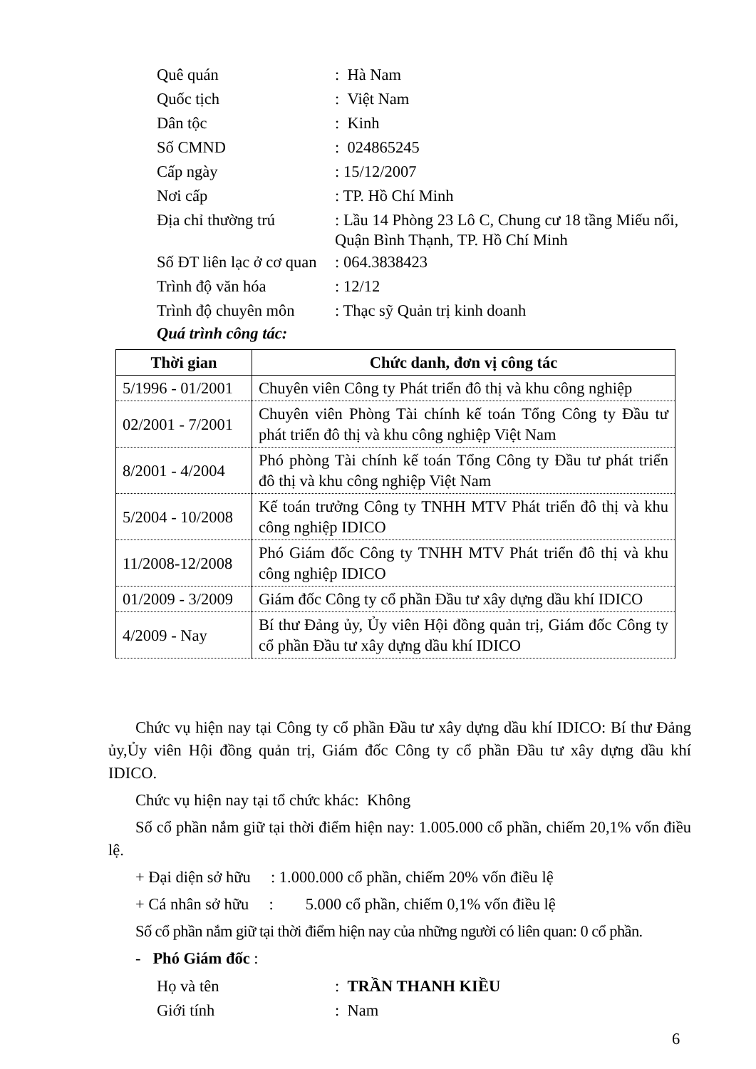Quê quán
: Hà Nam
Quốc tịch
: Việt Nam
Dân tộc
: Kinh
Số CMND
: 024865245
Cấp ngày
: 15/12/2007
Nơi cấp
: TP. Hồ Chí Minh
Địa chỉ thường trú
: Lầu 14 Phòng 23 Lô C, Chung cư 18 tầng Miếu nổi, Quận Bình Thạnh, TP. Hồ Chí Minh
Số ĐT liên lạc ở cơ quan
: 064.3838423
Trình độ văn hóa
: 12/12
Trình độ chuyên môn
: Thạc sỹ Quản trị kinh doanh
Quá trình công tác:
| Thời gian | Chức danh, đơn vị công tác |
| --- | --- |
| 5/1996 - 01/2001 | Chuyên viên Công ty Phát triển đô thị và khu công nghiệp |
| 02/2001 - 7/2001 | Chuyên viên Phòng Tài chính kế toán Tổng Công ty Đầu tư phát triển đô thị và khu công nghiệp Việt Nam |
| 8/2001 - 4/2004 | Phó phòng Tài chính kế toán Tổng Công ty Đầu tư phát triển đô thị và khu công nghiệp Việt Nam |
| 5/2004 - 10/2008 | Kế toán trưởng Công ty TNHH MTV Phát triển đô thị và khu công nghiệp IDICO |
| 11/2008-12/2008 | Phó Giám đốc Công ty TNHH MTV Phát triển đô thị và khu công nghiệp IDICO |
| 01/2009 - 3/2009 | Giám đốc Công ty cổ phần Đầu tư xây dựng dầu khí IDICO |
| 4/2009 - Nay | Bí thư Đảng ủy, Ủy viên Hội đồng quản trị, Giám đốc Công ty cổ phần Đầu tư xây dựng dầu khí IDICO |
Chức vụ hiện nay tại Công ty cổ phần Đầu tư xây dựng dầu khí IDICO: Bí thư Đảng ủy,Ủy viên Hội đồng quản trị, Giám đốc Công ty cổ phần Đầu tư xây dựng dầu khí IDICO.
Chức vụ hiện nay tại tổ chức khác: Không
Số cổ phần nắm giữ tại thời điểm hiện nay: 1.005.000 cổ phần, chiếm 20,1% vốn điều lệ.
+ Đại diện sở hữu : 1.000.000 cổ phần, chiếm 20% vốn điều lệ
+ Cá nhân sở hữu : 5.000 cổ phần, chiếm 0,1% vốn điều lệ
Số cổ phần nắm giữ tại thời điểm hiện nay của những người có liên quan: 0 cổ phần.
- Phó Giám đốc :
Họ và tên
: TRẦN THANH KIỀU
Giới tính
: Nam
6